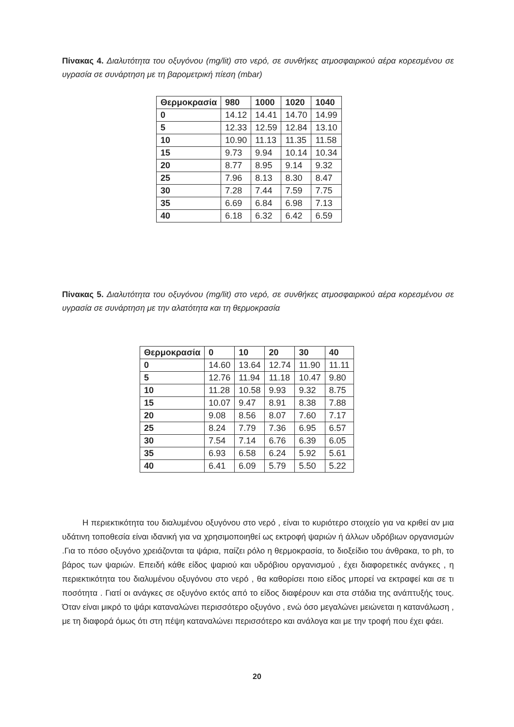Πίνακας 4. Διαλυτότητα του οξυγόνου (mg/lit) στο νερό, σε συνθήκες ατμοσφαιρικού αέρα κορεσμένου σε υγρασία σε συνάρτηση με τη βαρομετρική πίεση (mbar)
| Θερμοκρασία | 980 | 1000 | 1020 | 1040 |
| --- | --- | --- | --- | --- |
| 0 | 14.12 | 14.41 | 14.70 | 14.99 |
| 5 | 12.33 | 12.59 | 12.84 | 13.10 |
| 10 | 10.90 | 11.13 | 11.35 | 11.58 |
| 15 | 9.73 | 9.94 | 10.14 | 10.34 |
| 20 | 8.77 | 8.95 | 9.14 | 9.32 |
| 25 | 7.96 | 8.13 | 8.30 | 8.47 |
| 30 | 7.28 | 7.44 | 7.59 | 7.75 |
| 35 | 6.69 | 6.84 | 6.98 | 7.13 |
| 40 | 6.18 | 6.32 | 6.42 | 6.59 |
Πίνακας 5. Διαλυτότητα του οξυγόνου (mg/lit) στο νερό, σε συνθήκες ατμοσφαιρικού αέρα κορεσμένου σε υγρασία σε συνάρτηση με την αλατότητα και τη θερμοκρασία
| Θερμοκρασία | 0 | 10 | 20 | 30 | 40 |
| --- | --- | --- | --- | --- | --- |
| 0 | 14.60 | 13.64 | 12.74 | 11.90 | 11.11 |
| 5 | 12.76 | 11.94 | 11.18 | 10.47 | 9.80 |
| 10 | 11.28 | 10.58 | 9.93 | 9.32 | 8.75 |
| 15 | 10.07 | 9.47 | 8.91 | 8.38 | 7.88 |
| 20 | 9.08 | 8.56 | 8.07 | 7.60 | 7.17 |
| 25 | 8.24 | 7.79 | 7.36 | 6.95 | 6.57 |
| 30 | 7.54 | 7.14 | 6.76 | 6.39 | 6.05 |
| 35 | 6.93 | 6.58 | 6.24 | 5.92 | 5.61 |
| 40 | 6.41 | 6.09 | 5.79 | 5.50 | 5.22 |
Η περιεκτικότητα του διαλυμένου οξυγόνου στο νερό , είναι το κυριότερο στοιχείο για να κριθεί αν μια υδάτινη τοποθεσία είναι ιδανική για να χρησιμοποιηθεί ως εκτροφή ψαριών ή άλλων υδρόβιων οργανισμών .Για το πόσο οξυγόνο χρειάζονται τα ψάρια, παίζει ρόλο η θερμοκρασία, το διοξείδιο του άνθρακα, το ph, το βάρος των ψαριών. Επειδή κάθε είδος ψαριού και υδρόβιου οργανισμού , έχει διαφορετικές ανάγκες , η περιεκτικότητα του διαλυμένου οξυγόνου στο νερό , θα καθορίσει ποιο είδος μπορεί να εκτραφεί και σε τι ποσότητα . Γιατί οι ανάγκες σε οξυγόνο εκτός από το είδος διαφέρουν και στα στάδια της ανάπτυξής τους. Όταν είναι μικρό το ψάρι καταναλώνει περισσότερο οξυγόνο , ενώ όσο μεγαλώνει μειώνεται η κατανάλωση , με τη διαφορά όμως ότι στη πέψη καταναλώνει περισσότερο και ανάλογα και με την τροφή που έχει φάει.
20